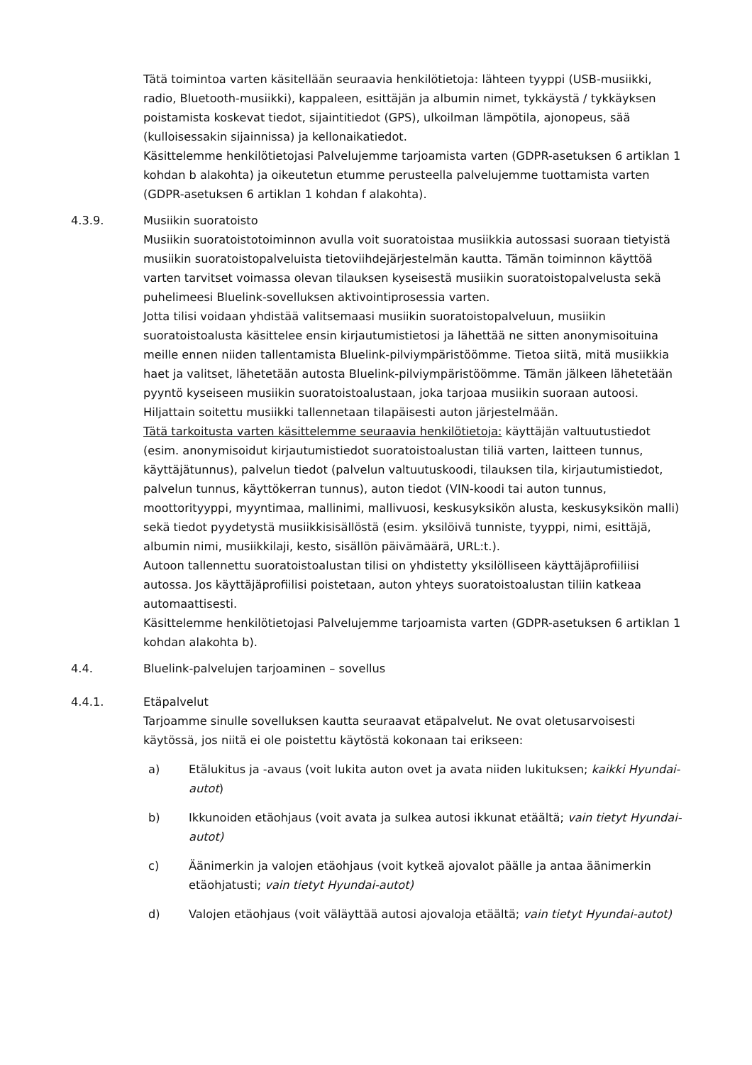Tätä toimintoa varten käsitellään seuraavia henkilötietoja: lähteen tyyppi (USB-musiikki, radio, Bluetooth-musiikki), kappaleen, esittäjän ja albumin nimet, tykkäystä / tykkäyksen poistamista koskevat tiedot, sijaintitiedot (GPS), ulkoilman lämpötila, ajonopeus, sää (kulloisessakin sijainnissa) ja kellonaikatiedot.
Käsittelemme henkilötietojasi Palvelujemme tarjoamista varten (GDPR-asetuksen 6 artiklan 1 kohdan b alakohta) ja oikeutetun etumme perusteella palvelujemme tuottamista varten (GDPR-asetuksen 6 artiklan 1 kohdan f alakohta).
4.3.9. Musiikin suoratoisto
Musiikin suoratoistotoiminnon avulla voit suoratoistaa musiikkia autossasi suoraan tietyistä musiikin suoratoistopalveluista tietoviihdejärjestelmän kautta. Tämän toiminnon käyttöä varten tarvitset voimassa olevan tilauksen kyseisestä musiikin suoratoistopalvelusta sekä puhelimeesi Bluelink-sovelluksen aktivointiprosessia varten.
Jotta tilisi voidaan yhdistää valitsemaasi musiikin suoratoistopalveluun, musiikin suoratoistoalusta käsittelee ensin kirjautumistietosi ja lähettää ne sitten anonymisoituina meille ennen niiden tallentamista Bluelink-pilviympäristöömme. Tietoa siitä, mitä musiikkia haet ja valitset, lähetetään autosta Bluelink-pilviympäristöömme. Tämän jälkeen lähetetään pyyntö kyseiseen musiikin suoratoistoalustaan, joka tarjoaa musiikin suoraan autoosi. Hiljattain soitettu musiikki tallennetaan tilapäisesti auton järjestelmään.
Tätä tarkoitusta varten käsittelemme seuraavia henkilötietoja: käyttäjän valtuutustiedot (esim. anonymisoidut kirjautumistiedot suoratoistoalustan tiliä varten, laitteen tunnus, käyttäjätunnus), palvelun tiedot (palvelun valtuutuskoodi, tilauksen tila, kirjautumistiedot, palvelun tunnus, käyttökerran tunnus), auton tiedot (VIN-koodi tai auton tunnus, moottorityyppi, myyntimaa, mallinimi, mallivuosi, keskusyksikön alusta, keskusyksikön malli) sekä tiedot pyydetystä musiikkisisällöstä (esim. yksilöivä tunniste, tyyppi, nimi, esittäjä, albumin nimi, musiikkilaji, kesto, sisällön päivämäärä, URL:t.).
Autoon tallennettu suoratoistoalustan tilisi on yhdistetty yksilölliseen käyttäjäprofiiliisi autossa. Jos käyttäjäprofiilisi poistetaan, auton yhteys suoratoistoalustan tiliin katkeaa automaattisesti.
Käsittelemme henkilötietojasi Palvelujemme tarjoamista varten (GDPR-asetuksen 6 artiklan 1 kohdan alakohta b).
4.4. Bluelink-palvelujen tarjoaminen – sovellus
4.4.1. Etäpalvelut
Tarjoamme sinulle sovelluksen kautta seuraavat etäpalvelut. Ne ovat oletusarvoisesti käytössä, jos niitä ei ole poistettu käytöstä kokonaan tai erikseen:
a) Etälukitus ja -avaus (voit lukita auton ovet ja avata niiden lukituksen; kaikki Hyundai-autot)
b) Ikkunoiden etäohjaus (voit avata ja sulkea autosi ikkunat etäältä; vain tietyt Hyundai-autot)
c) Äänimerkin ja valojen etäohjaus (voit kytkeä ajovalot päälle ja antaa äänimerkin etäohjatusti; vain tietyt Hyundai-autot)
d) Valojen etäohjaus (voit väläyttää autosi ajovaloja etäältä; vain tietyt Hyundai-autot)